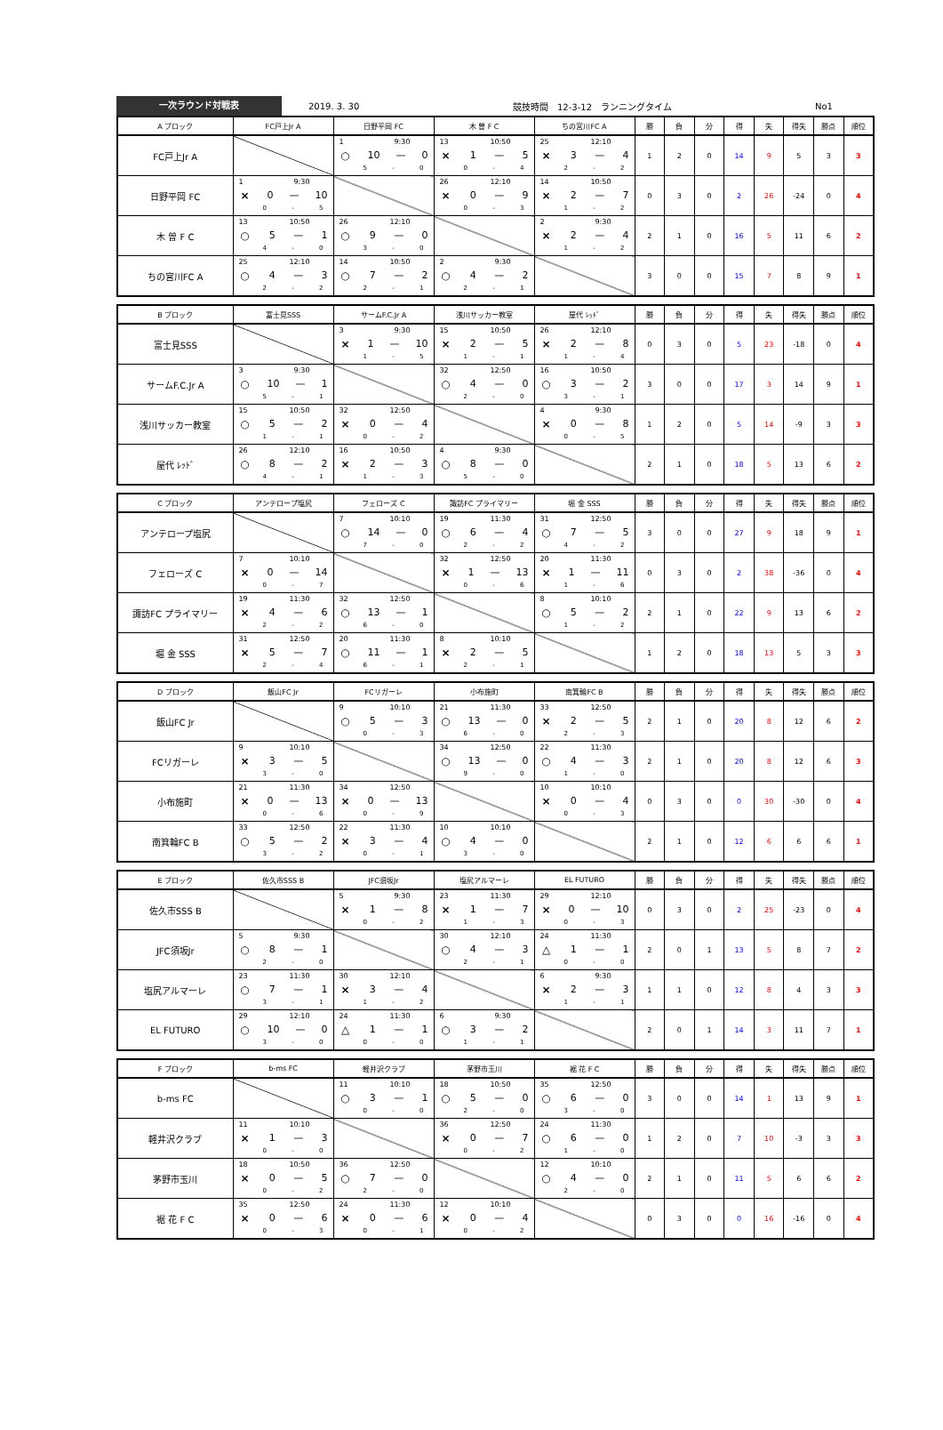一次ラウンド対戦表
2019. 3. 30 競技時間　12-3-12　ランニングタイム No1
| A ブロック | FC戸上Jr A | 日野平岡 FC | 木 曽 F C | ちの宮川FC A | 勝 | 負 | 分 | 得 | 失 | 得失 | 勝点 | 順位 |
| --- | --- | --- | --- | --- | --- | --- | --- | --- | --- | --- | --- | --- |
| FC戸上Jr A | | 1 9:30 ○ 10 — 0 5 - 0 | 13 10:50 × 1 — 5 0 - 4 | 25 12:10 × 3 — 4 2 - 2 | 1 | 2 | 0 | 14 | 9 | 5 | 3 | 3 |
| 日野平岡 FC | 1 9:30 × 0 — 10 0 - 5 | | 26 12:10 × 0 — 9 0 - 3 | 14 10:50 × 2 — 7 1 - 2 | 0 | 3 | 0 | 2 | 26 | -24 | 0 | 4 |
| 木 曽 F C | 13 10:50 ○ 5 — 1 4 - 0 | 26 12:10 ○ 9 — 0 3 - 0 | | 2 9:30 × 2 — 4 1 - 2 | 2 | 1 | 0 | 16 | 5 | 11 | 6 | 2 |
| ちの宮川FC A | 25 12:10 ○ 4 — 3 2 - 2 | 14 10:50 ○ 7 — 2 2 - 1 | 2 9:30 ○ 4 — 2 2 - 1 | | 3 | 0 | 0 | 15 | 7 | 8 | 9 | 1 |
| B ブロック | 富士見SSS | サームF.C.Jr A | 浅川サッカー教室 | 屋代 ﾚｯﾄﾞ | 勝 | 負 | 分 | 得 | 失 | 得失 | 勝点 | 順位 |
| --- | --- | --- | --- | --- | --- | --- | --- | --- | --- | --- | --- | --- |
| 富士見SSS | | 3 9:30 × 1 — 10 1 - 5 | 15 10:50 × 2 — 5 1 - 1 | 26 12:10 × 2 — 8 1 - 4 | 0 | 3 | 0 | 5 | 23 | -18 | 0 | 4 |
| サームF.C.Jr A | 3 9:30 ○ 10 — 1 5 - 1 | | 32 12:50 ○ 4 — 0 2 - 0 | 16 10:50 ○ 3 — 2 3 - 1 | 3 | 0 | 0 | 17 | 3 | 14 | 9 | 1 |
| 浅川サッカー教室 | 15 10:50 ○ 5 — 2 1 - 1 | 32 12:50 × 0 — 4 0 - 2 | | 4 9:30 × 0 — 8 0 - 5 | 1 | 2 | 0 | 5 | 14 | -9 | 3 | 3 |
| 屋代 ﾚｯﾄﾞ | 26 12:10 ○ 8 — 2 4 - 1 | 16 10:50 × 2 — 3 1 - 3 | 4 9:30 ○ 8 — 0 5 - 0 | | 2 | 1 | 0 | 18 | 5 | 13 | 6 | 2 |
| C ブロック | アンテロープ塩尻 | フェローズ C | 諏訪FC プライマリー | 堀 金 SSS | 勝 | 負 | 分 | 得 | 失 | 得失 | 勝点 | 順位 |
| --- | --- | --- | --- | --- | --- | --- | --- | --- | --- | --- | --- | --- |
| アンテロープ塩尻 | | 7 10:10 ○ 14 — 0 7 - 0 | 19 11:30 ○ 6 — 4 2 - 2 | 31 12:50 ○ 7 — 5 4 - 2 | 3 | 0 | 0 | 27 | 9 | 18 | 9 | 1 |
| フェローズ C | 7 10:10 × 0 — 14 0 - 7 | | 32 12:50 × 1 — 13 0 - 6 | 20 11:30 × 1 — 11 1 - 6 | 0 | 3 | 0 | 2 | 38 | -36 | 0 | 4 |
| 諏訪FC プライマリー | 19 11:30 × 4 — 6 2 - 2 | 32 12:50 ○ 13 — 1 6 - 0 | | 8 10:10 ○ 5 — 2 1 - 2 | 2 | 1 | 0 | 22 | 9 | 13 | 6 | 2 |
| 堀 金 SSS | 31 12:50 × 5 — 7 2 - 4 | 20 11:30 ○ 11 — 1 6 - 1 | 8 10:10 × 2 — 5 2 - 1 | | 1 | 2 | 0 | 18 | 13 | 5 | 3 | 3 |
| D ブロック | 飯山FC Jr | FCリガーレ | 小布施町 | 南箕輪FC B | 勝 | 負 | 分 | 得 | 失 | 得失 | 勝点 | 順位 |
| --- | --- | --- | --- | --- | --- | --- | --- | --- | --- | --- | --- | --- |
| 飯山FC Jr | | 9 10:10 ○ 5 — 3 0 - 3 | 21 11:30 ○ 13 — 0 6 - 0 | 33 12:50 × 2 — 5 2 - 3 | 2 | 1 | 0 | 20 | 8 | 12 | 6 | 2 |
| FCリガーレ | 9 10:10 × 3 — 5 3 - 0 | | 34 12:50 ○ 13 — 0 9 - 0 | 22 11:30 ○ 4 — 3 1 - 0 | 2 | 1 | 0 | 20 | 8 | 12 | 6 | 3 |
| 小布施町 | 21 11:30 × 0 — 13 0 - 6 | 34 12:50 × 0 — 13 0 - 9 | | 10 10:10 × 0 — 4 0 - 3 | 0 | 3 | 0 | 0 | 30 | -30 | 0 | 4 |
| 南箕輪FC B | 33 12:50 ○ 5 — 2 3 - 2 | 22 11:30 × 3 — 4 0 - 1 | 10 10:10 ○ 4 — 0 3 - 0 | | 2 | 1 | 0 | 12 | 6 | 6 | 6 | 1 |
| E ブロック | 佐久市SSS B | JFC須坂Jr | 塩尻アルマーレ | EL FUTURO | 勝 | 負 | 分 | 得 | 失 | 得失 | 勝点 | 順位 |
| --- | --- | --- | --- | --- | --- | --- | --- | --- | --- | --- | --- | --- |
| 佐久市SSS B | | 5 9:30 × 1 — 8 0 - 2 | 23 11:30 × 1 — 7 1 - 3 | 29 12:10 × 0 — 10 0 - 3 | 0 | 3 | 0 | 2 | 25 | -23 | 0 | 4 |
| JFC須坂Jr | 5 9:30 ○ 8 — 1 2 - 0 | | 30 12:10 ○ 4 — 3 2 - 1 | 24 11:30 △ 1 — 1 0 - 0 | 2 | 0 | 1 | 13 | 5 | 8 | 7 | 2 |
| 塩尻アルマーレ | 23 11:30 ○ 7 — 1 3 - 1 | 30 12:10 × 3 — 4 1 - 2 | | 6 9:30 × 2 — 3 1 - 1 | 1 | 1 | 0 | 12 | 8 | 4 | 3 | 3 |
| EL FUTURO | 29 12:10 ○ 10 — 0 3 - 0 | 24 11:30 △ 1 — 1 0 - 0 | 6 9:30 ○ 3 — 2 1 - 1 | | 2 | 0 | 1 | 14 | 3 | 11 | 7 | 1 |
| F ブロック | b-ms FC | 軽井沢クラブ | 茅野市玉川 | 裾 花 F C | 勝 | 負 | 分 | 得 | 失 | 得失 | 勝点 | 順位 |
| --- | --- | --- | --- | --- | --- | --- | --- | --- | --- | --- | --- | --- |
| b-ms FC | | 11 10:10 ○ 3 — 1 0 - 0 | 18 10:50 ○ 5 — 0 2 - 0 | 35 12:50 ○ 6 — 0 3 - 0 | 3 | 0 | 0 | 14 | 1 | 13 | 9 | 1 |
| 軽井沢クラブ | 11 10:10 × 1 — 3 0 - 0 | | 36 12:50 × 0 — 7 0 - 2 | 24 11:30 ○ 6 — 0 1 - 0 | 1 | 2 | 0 | 7 | 10 | -3 | 3 | 3 |
| 茅野市玉川 | 18 10:50 × 0 — 5 0 - 2 | 36 12:50 ○ 7 — 0 2 - 0 | | 12 10:10 ○ 4 — 0 2 - 0 | 2 | 1 | 0 | 11 | 5 | 6 | 6 | 2 |
| 裾 花 F C | 35 12:50 × 0 — 6 0 - 3 | 24 11:30 × 0 — 6 0 - 1 | 12 10:10 × 0 — 4 0 - 2 | | 0 | 3 | 0 | 0 | 16 | -16 | 0 | 4 |